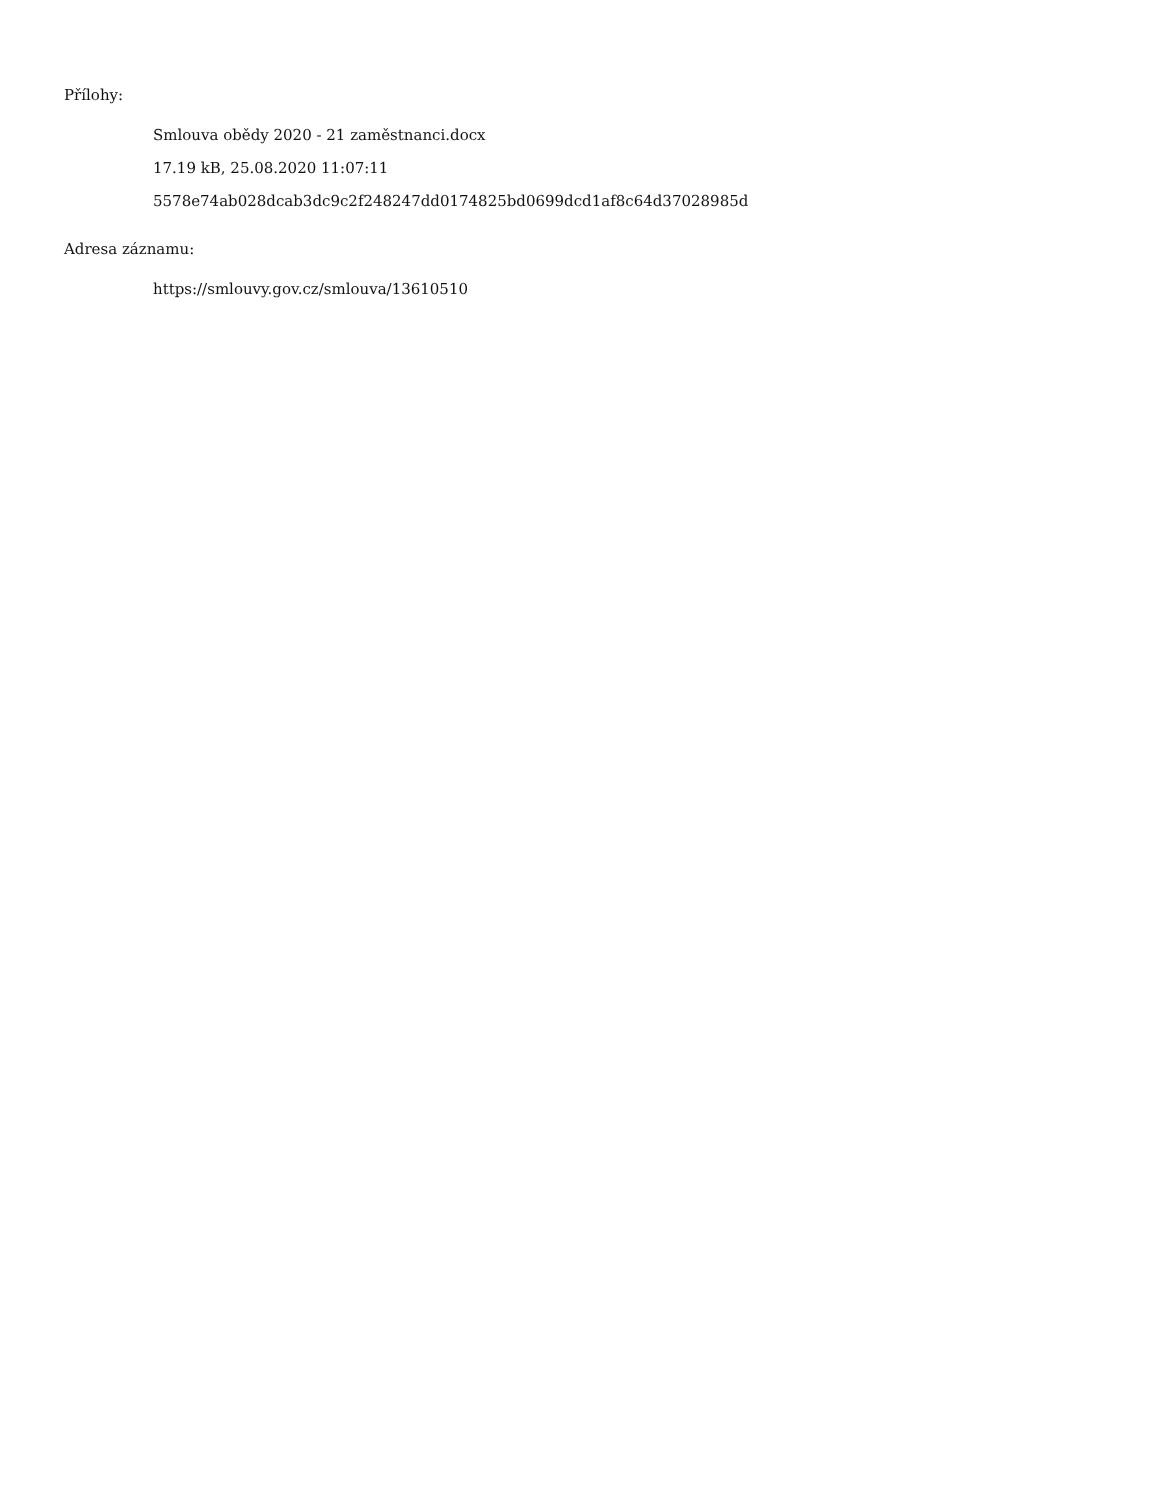Přílohy:
Smlouva obědy 2020 - 21 zaměstnanci.docx
17.19 kB, 25.08.2020 11:07:11
5578e74ab028dcab3dc9c2f248247dd0174825bd0699dcd1af8c64d37028985d
Adresa záznamu:
https://smlouvy.gov.cz/smlouva/13610510